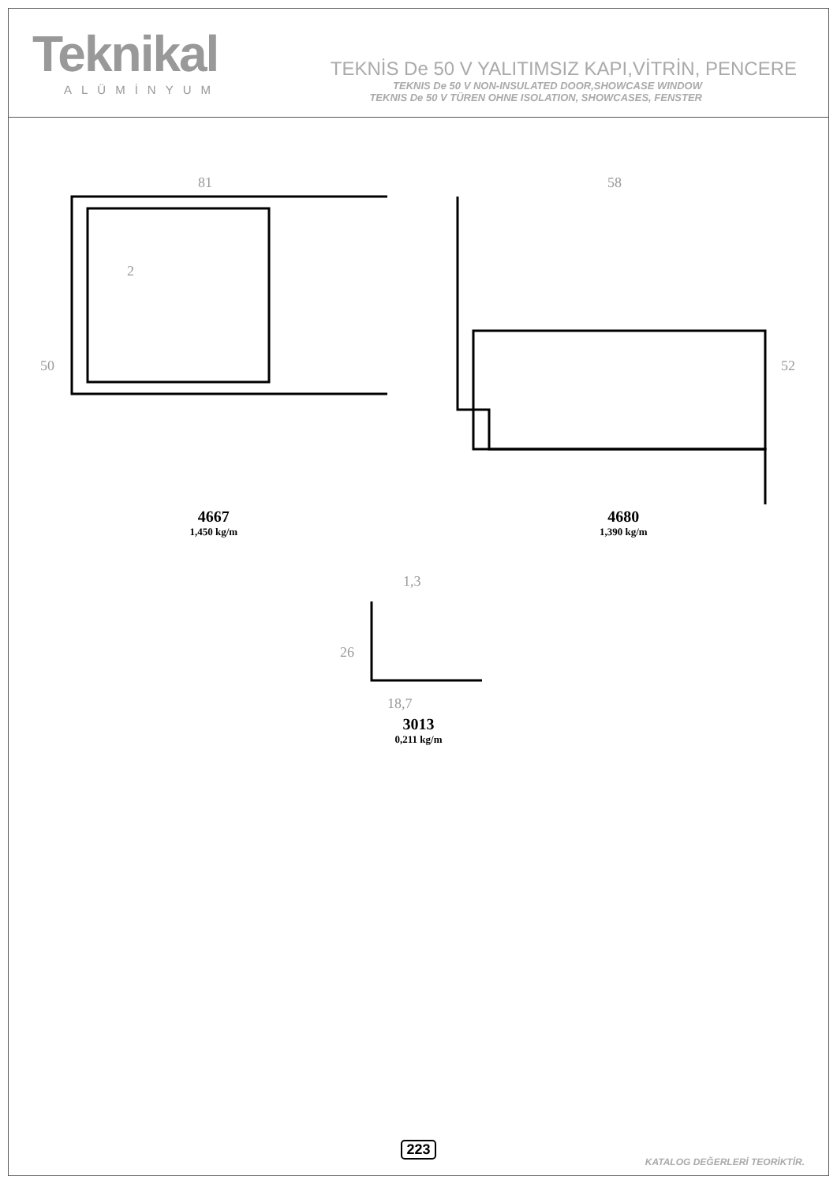Teknikal
ALÜMİNYUM
TEKNİS De 50 V YALITIMSIZ KAPI,VİTRİN, PENCERE
TEKNIS De 50 V NON-INSULATED DOOR,SHOWCASE WINDOW
TEKNIS De 50 V TÜREN OHNE ISOLATION, SHOWCASES, FENSTER
81
2
50
4667
1,450 kg/m
58
52
4680
1,390 kg/m
1,3
26
18,7
3013
0,211 kg/m
223
KATALOG DEĞERLERİ TEORİKTİR.